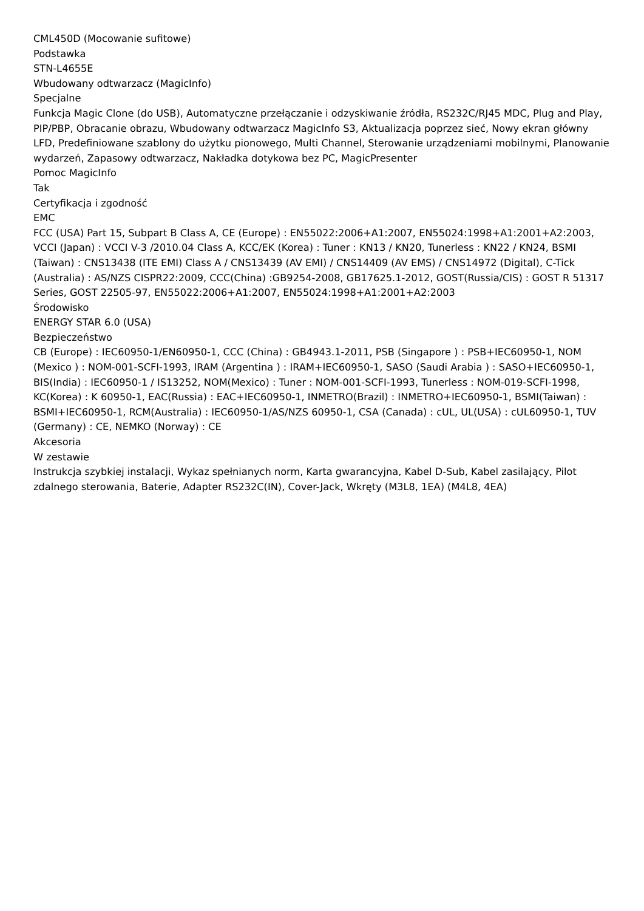CML450D (Mocowanie sufitowe)
Podstawka
STN-L4655E
Wbudowany odtwarzacz (MagicInfo)
Specjalne
Funkcja Magic Clone (do USB), Automatyczne przełączanie i odzyskiwanie źródła, RS232C/RJ45 MDC, Plug and Play, PIP/PBP, Obracanie obrazu, Wbudowany odtwarzacz MagicInfo S3, Aktualizacja poprzez sieć, Nowy ekran główny LFD, Predefiniowane szablony do użytku pionowego, Multi Channel, Sterowanie urządzeniami mobilnymi, Planowanie wydarzeń, Zapasowy odtwarzacz, Nakładka dotykowa bez PC, MagicPresenter
Pomoc MagicInfo
Tak
Certyfikacja i zgodność
EMC
FCC (USA) Part 15, Subpart B Class A, CE (Europe) : EN55022:2006+A1:2007, EN55024:1998+A1:2001+A2:2003, VCCI (Japan) : VCCI V-3 /2010.04 Class A, KCC/EK (Korea) : Tuner : KN13 / KN20, Tunerless : KN22 / KN24, BSMI (Taiwan) : CNS13438 (ITE EMI) Class A / CNS13439 (AV EMI) / CNS14409 (AV EMS) / CNS14972 (Digital), C-Tick (Australia) : AS/NZS CISPR22:2009, CCC(China) :GB9254-2008, GB17625.1-2012, GOST(Russia/CIS) : GOST R 51317 Series, GOST 22505-97, EN55022:2006+A1:2007, EN55024:1998+A1:2001+A2:2003
Środowisko
ENERGY STAR 6.0 (USA)
Bezpieczeństwo
CB (Europe) : IEC60950-1/EN60950-1, CCC (China) : GB4943.1-2011, PSB (Singapore ) : PSB+IEC60950-1, NOM (Mexico ) : NOM-001-SCFI-1993, IRAM (Argentina ) : IRAM+IEC60950-1, SASO (Saudi Arabia ) : SASO+IEC60950-1, BIS(India) : IEC60950-1 / IS13252, NOM(Mexico) : Tuner : NOM-001-SCFI-1993, Tunerless : NOM-019-SCFI-1998, KC(Korea) : K 60950-1, EAC(Russia) : EAC+IEC60950-1, INMETRO(Brazil) : INMETRO+IEC60950-1, BSMI(Taiwan) : BSMI+IEC60950-1, RCM(Australia) : IEC60950-1/AS/NZS 60950-1, CSA (Canada) : cUL, UL(USA) : cUL60950-1, TUV (Germany) : CE, NEMKO (Norway) : CE
Akcesoria
W zestawie
Instrukcja szybkiej instalacji, Wykaz spełnianych norm, Karta gwarancyjna, Kabel D-Sub, Kabel zasilający, Pilot zdalnego sterowania, Baterie, Adapter RS232C(IN), Cover-Jack, Wkręty (M3L8, 1EA) (M4L8, 4EA)